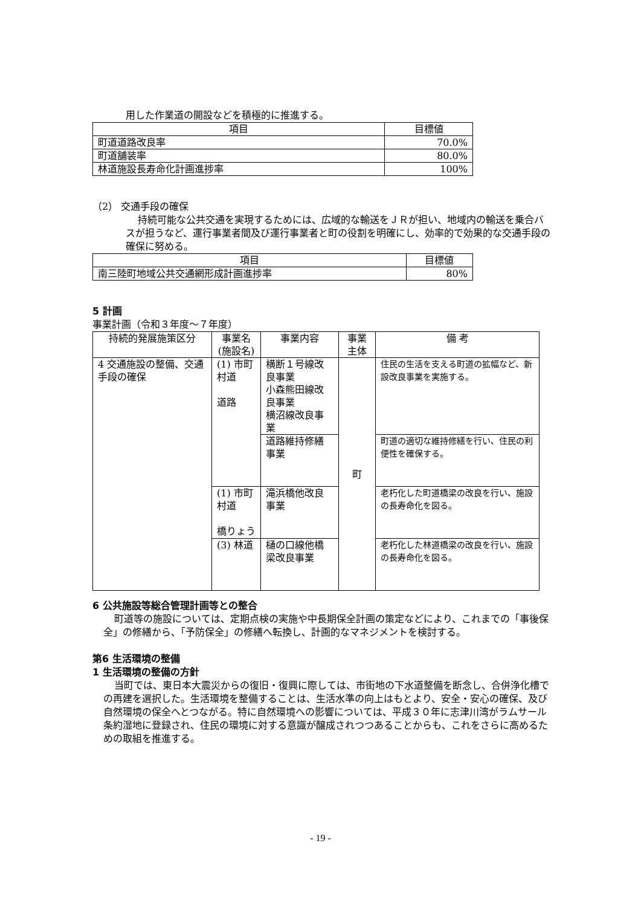用した作業道の開設などを積極的に推進する。
| 項目 | 目標値 |
| --- | --- |
| 町道道路改良率 | 70.0% |
| 町道舗装率 | 80.0% |
| 林道施設長寿命化計画進捗率 | 100% |
（2） 交通手段の確保
持続可能な公共交通を実現するためには、広域的な輸送をＪＲが担い、地域内の輸送を乗合バスが担うなど、運行事業者間及び運行事業者と町の役割を明確にし、効率的で効果的な交通手段の確保に努める。
| 項目 | 目標値 |
| --- | --- |
| 南三陸町地域公共交通網形成計画進捗率 | 80% |
5 計画
事業計画（令和３年度～７年度）
| 持続的発展施策区分 | 事業名 (施設名) | 事業内容 | 事業主体 | 備 考 |
| --- | --- | --- | --- | --- |
| 4 交通施設の整備、交通手段の確保 | (1) 市町村道 道路 | 横断１号線改良事業 小森熊田線改良事業 横沼線改良事業 | 町 | 住民の生活を支える町道の拡幅など、新設改良事業を実施する。 |
| | | 道路維持修繕事業 | | 町道の適切な維持修繕を行い、住民の利便性を確保する。 |
| | (1) 市町村道 橋りょう | 滝浜橋他改良事業 | | 老朽化した町道橋梁の改良を行い、施設の長寿命化を図る。 |
| | (3) 林道 | 樋の口線他橋梁改良事業 | | 老朽化した林道橋梁の改良を行い、施設の長寿命化を図る。 |
6 公共施設等総合管理計画等との整合
町道等の施設については、定期点検の実施や中長期保全計画の策定などにより、これまでの「事後保全」の修繕から、「予防保全」の修繕へ転換し、計画的なマネジメントを検討する。
第6 生活環境の整備
1 生活環境の整備の方針
当町では、東日本大震災からの復旧・復興に際しては、市街地の下水道整備を断念し、合併浄化槽での再建を選択した。生活環境を整備することは、生活水準の向上はもとより、安全・安心の確保、及び自然環境の保全へとつながる。特に自然環境への影響については、平成３０年に志津川湾がラムサール条約湿地に登録され、住民の環境に対する意識が醸成されつつあることからも、これをさらに高めるための取組を推進する。
- 19 -